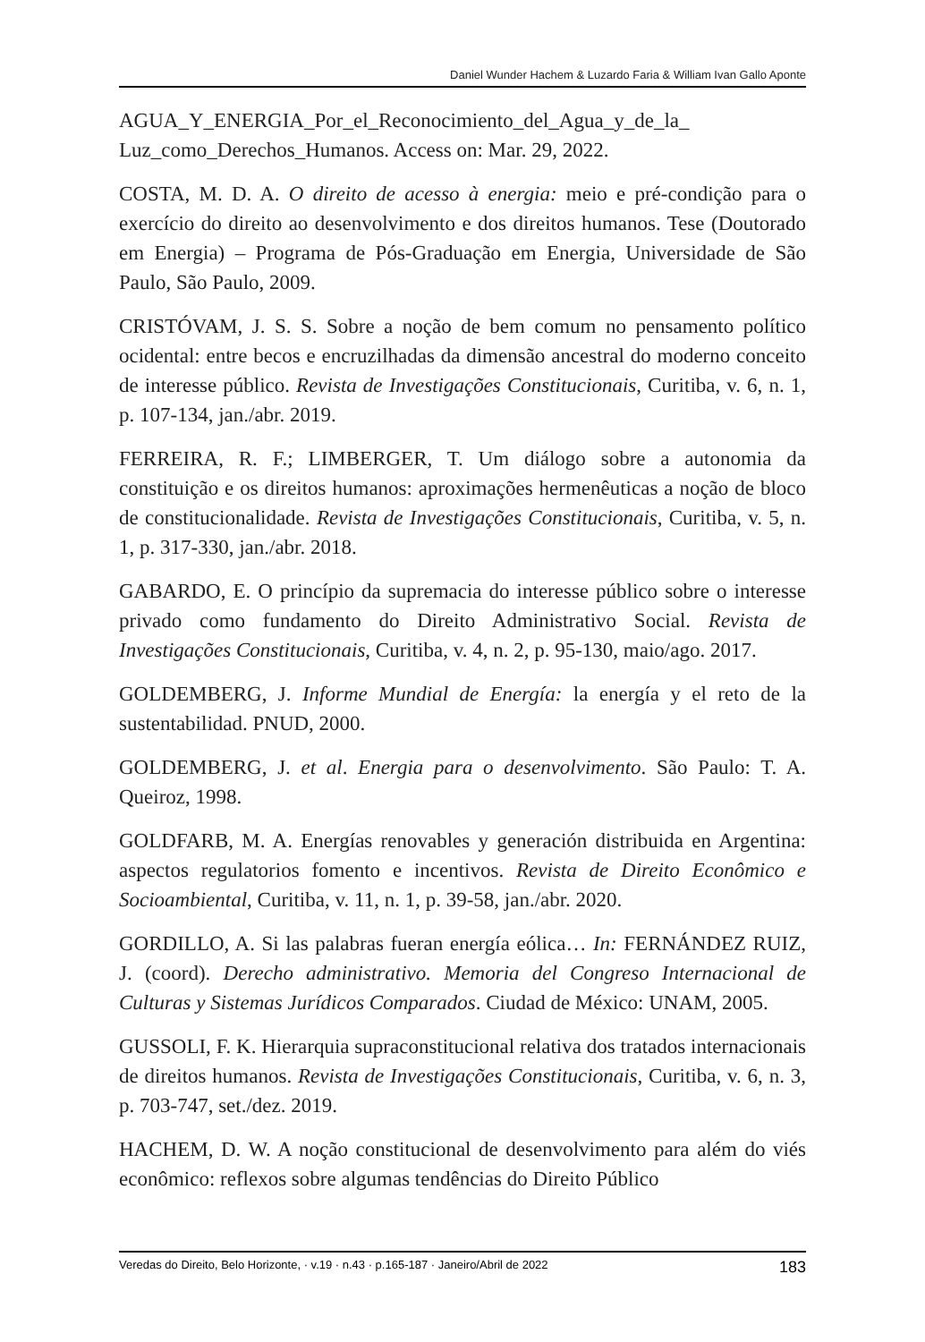Daniel Wunder Hachem & Luzardo Faria & William Ivan Gallo Aponte
AGUA_Y_ENERGIA_Por_el_Reconocimiento_del_Agua_y_de_la_ Luz_como_Derechos_Humanos. Access on: Mar. 29, 2022.
COSTA, M. D. A. O direito de acesso à energia: meio e pré-condição para o exercício do direito ao desenvolvimento e dos direitos humanos. Tese (Doutorado em Energia) – Programa de Pós-Graduação em Energia, Universidade de São Paulo, São Paulo, 2009.
CRISTÓVAM, J. S. S. Sobre a noção de bem comum no pensamento político ocidental: entre becos e encruzilhadas da dimensão ancestral do moderno conceito de interesse público. Revista de Investigações Constitucionais, Curitiba, v. 6, n. 1, p. 107-134, jan./abr. 2019.
FERREIRA, R. F.; LIMBERGER, T. Um diálogo sobre a autonomia da constituição e os direitos humanos: aproximações hermenêuticas a noção de bloco de constitucionalidade. Revista de Investigações Constitucionais, Curitiba, v. 5, n. 1, p. 317-330, jan./abr. 2018.
GABARDO, E. O princípio da supremacia do interesse público sobre o interesse privado como fundamento do Direito Administrativo Social. Revista de Investigações Constitucionais, Curitiba, v. 4, n. 2, p. 95-130, maio/ago. 2017.
GOLDEMBERG, J. Informe Mundial de Energía: la energía y el reto de la sustentabilidad. PNUD, 2000.
GOLDEMBERG, J. et al. Energia para o desenvolvimento. São Paulo: T. A. Queiroz, 1998.
GOLDFARB, M. A. Energías renovables y generación distribuida en Argentina: aspectos regulatorios fomento e incentivos. Revista de Direito Econômico e Socioambiental, Curitiba, v. 11, n. 1, p. 39-58, jan./abr. 2020.
GORDILLO, A. Si las palabras fueran energía eólica… In: FERNÁNDEZ RUIZ, J. (coord). Derecho administrativo. Memoria del Congreso Internacional de Culturas y Sistemas Jurídicos Comparados. Ciudad de México: UNAM, 2005.
GUSSOLI, F. K. Hierarquia supraconstitucional relativa dos tratados internacionais de direitos humanos. Revista de Investigações Constitucionais, Curitiba, v. 6, n. 3, p. 703-747, set./dez. 2019.
HACHEM, D. W. A noção constitucional de desenvolvimento para além do viés econômico: reflexos sobre algumas tendências do Direito Público
Veredas do Direito, Belo Horizonte, · v.19 · n.43 · p.165-187 · Janeiro/Abril de 2022 183